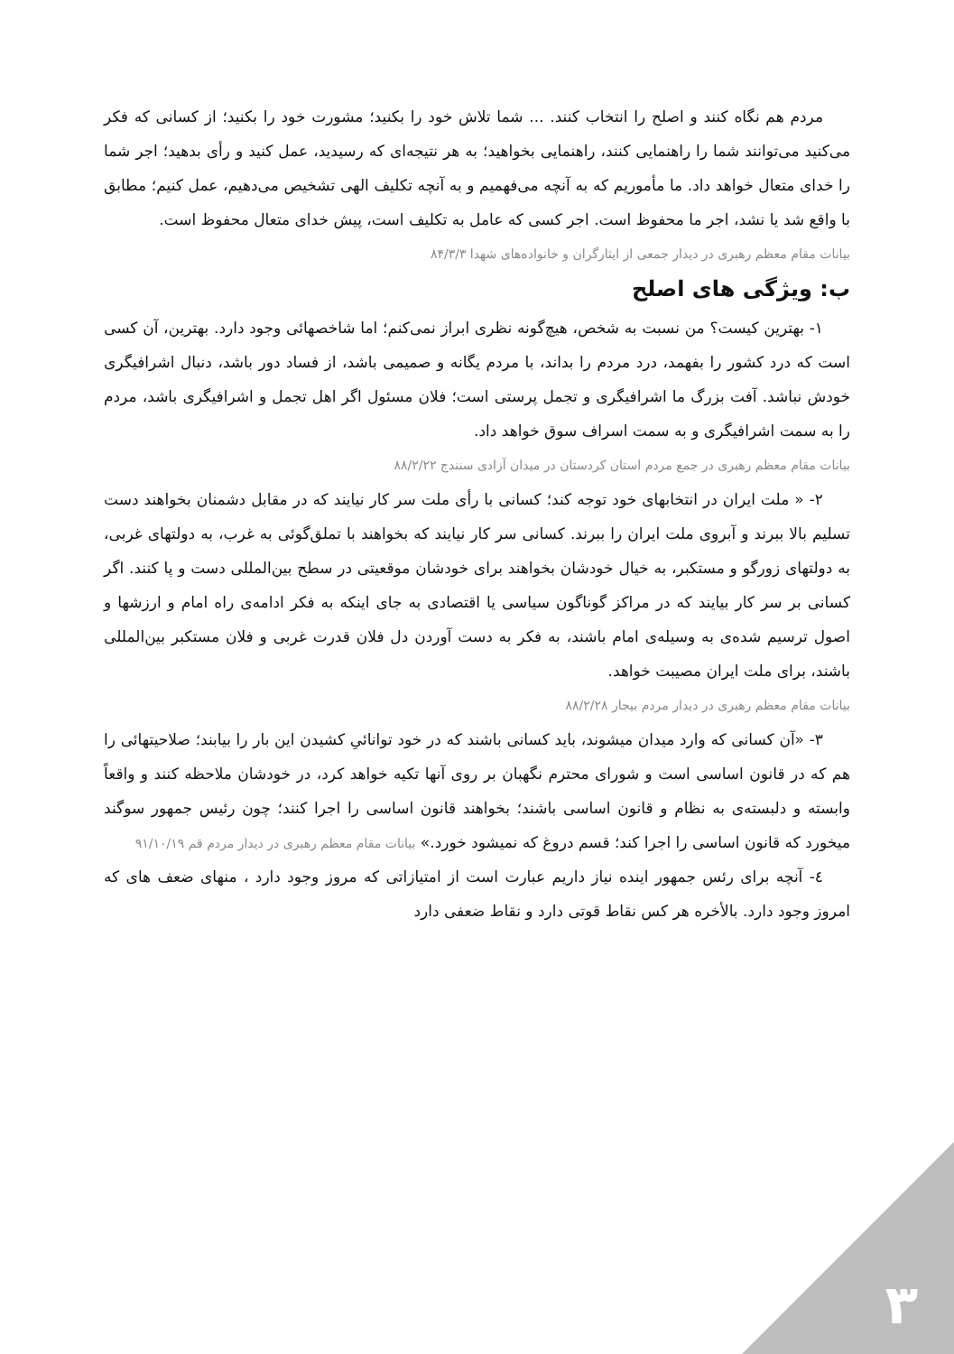مردم هم نگاه کنند و اصلح را انتخاب کنند. ... شما تلاش خود را بکنید؛ مشورت خود را بکنید؛ از کسانی که فکر می‌کنید می‌توانند شما را راهنمایی کنند، راهنمایی بخواهید؛ به هر نتیجه‌ای که رسیدید، عمل کنید و رأی بدهید؛ اجر شما را خدای متعال خواهد داد. ما مأموریم که به آنچه می‌فهمیم و به آنچه تکلیف الهی تشخیص می‌دهیم، عمل کنیم؛ مطابق با واقع شد یا نشد، اجر ما محفوظ است. اجر کسی که عامل به تکلیف است، پیش خدای متعال محفوظ است.
بیانات مقام معظم رهبری در دیدار جمعی از ایثارگران و خانواده‌های شهدا ۸۴/۳/۳
ب: ویژگی های اصلح
۱- بهترین کیست؟ من نسبت به شخص، هیچ‌گونه نظری ابراز نمی‌کنم؛ اما شاخصهائی وجود دارد. بهترین، آن کسی است که درد کشور را بفهمد، درد مردم را بداند، با مردم یگانه و صمیمی باشد، از فساد دور باشد، دنبال اشرافیگری خودش نباشد. آفت بزرگ ما اشرافیگری و تجمل پرستی است؛ فلان مسئول اگر اهل تجمل و اشرافیگری باشد، مردم را به سمت اشرافیگری و به سمت اسراف سوق خواهد داد.
بیانات مقام معظم رهبری در جمع مردم استان کردستان در میدان آزادی سنندج ۸۸/۲/۲۲
۲- « ملت ایران در انتخابهای خود توجه کند؛ کسانی با رأی ملت سر کار نیایند که در مقابل دشمنان بخواهند دست تسلیم بالا ببرند و آبروی ملت ایران را ببرند. کسانی سر کار نیایند که بخواهند با تملق‌گوئی به غرب، به دولتهای غربی، به دولتهای زورگو و مستکبر، به خیال خودشان بخواهند برای خودشان موقعیتی در سطح بین‌المللی دست و پا کنند. اگر کسانی بر سر کار بیایند که در مراکز گوناگون سیاسی یا اقتصادی به جای اینکه به فکر ادامه‌ی راه امام و ارزشها و اصول ترسیم شده‌ی به وسیله‌ی امام باشند، به فکر به دست آوردن دل فلان قدرت غربی و فلان مستکبر بین‌المللی باشند، برای ملت ایران مصیبت خواهد.
بیانات مقام معظم رهبری در دیدار مردم بیجار ۸۸/۲/۲۸
۳- «آن کسانی که وارد میدان میشوند، باید کسانی باشند که در خود توانائیِ کشیدن این بار را بیابند؛ صلاحیتهائی را هم که در قانون اساسی است و شورای محترم نگهبان بر روی آنها تکیه خواهد کرد، در خودشان ملاحظه کنند و واقعاً وابسته و دلبسته‌ی به نظام و قانون اساسی باشند؛ بخواهند قانون اساسی را اجرا کنند؛ چون رئیس جمهور سوگند میخورد که قانون اساسی را اجرا کند؛ قسم دروغ که نمیشود خورد.» بیانات مقام معظم رهبری در دیدار مردم قم ۹۱/۱۰/۱۹
٤- آنچه برای رئس جمهور اینده نیاز داریم عبارت است از امتیازاتی که مروز وجود دارد ، منهای ضعف های که امروز وجود دارد. بالأخره هر کس نقاط قوتی دارد و نقاط ضعفی دارد
۳